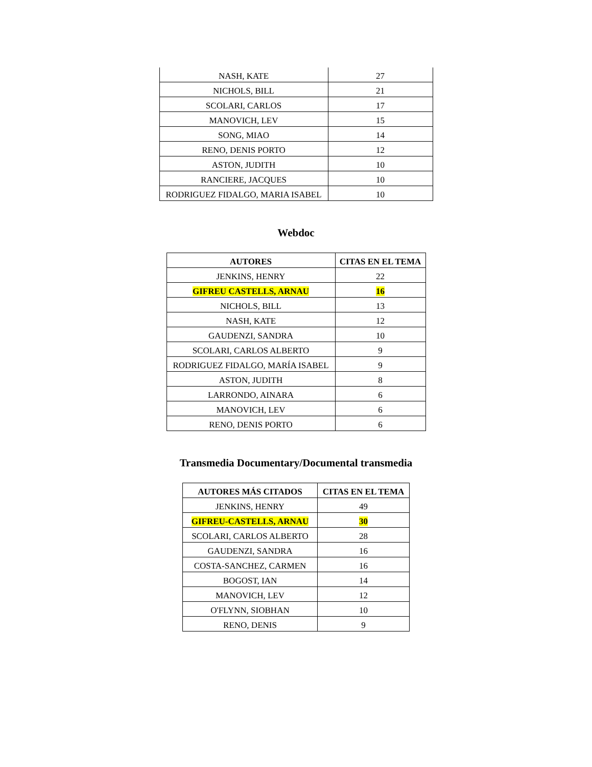| NASH, KATE | 27 |
| NICHOLS, BILL | 21 |
| SCOLARI, CARLOS | 17 |
| MANOVICH, LEV | 15 |
| SONG, MIAO | 14 |
| RENO, DENIS PORTO | 12 |
| ASTON, JUDITH | 10 |
| RANCIERE, JACQUES | 10 |
| RODRIGUEZ FIDALGO, MARIA ISABEL | 10 |
Webdoc
| AUTORES | CITAS EN EL TEMA |
| --- | --- |
| JENKINS, HENRY | 22 |
| GIFREU CASTELLS, ARNAU | 16 |
| NICHOLS, BILL | 13 |
| NASH, KATE | 12 |
| GAUDENZI, SANDRA | 10 |
| SCOLARI, CARLOS ALBERTO | 9 |
| RODRIGUEZ FIDALGO, MARÍA ISABEL | 9 |
| ASTON, JUDITH | 8 |
| LARRONDO, AINARA | 6 |
| MANOVICH, LEV | 6 |
| RENO, DENIS PORTO | 6 |
Transmedia Documentary/Documental transmedia
| AUTORES MÁS CITADOS | CITAS EN EL TEMA |
| --- | --- |
| JENKINS, HENRY | 49 |
| GIFREU-CASTELLS, ARNAU | 30 |
| SCOLARI, CARLOS ALBERTO | 28 |
| GAUDENZI, SANDRA | 16 |
| COSTA-SANCHEZ, CARMEN | 16 |
| BOGOST, IAN | 14 |
| MANOVICH, LEV | 12 |
| O'FLYNN, SIOBHAN | 10 |
| RENO, DENIS | 9 |